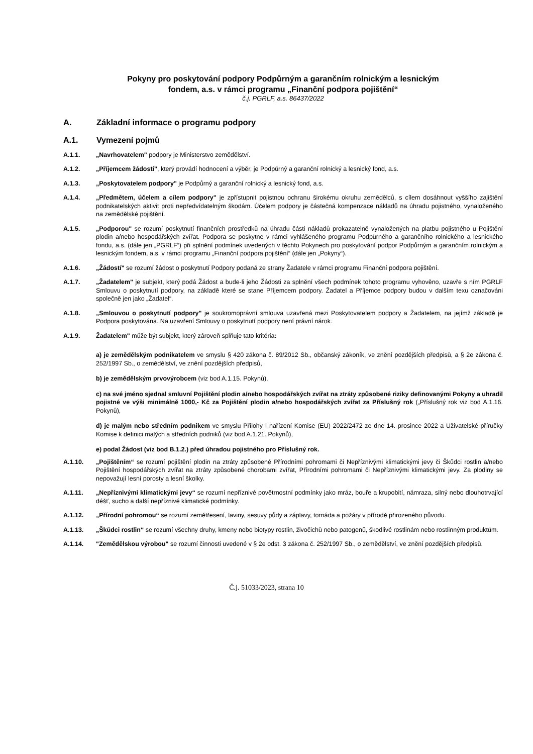Pokyny pro poskytování podpory Podpůrným a garančním rolnickým a lesnickým
fondem, a.s. v rámci programu „Finanční podpora pojištění“
č.j. PGRLF, a.s. 86437/2022
A. Základní informace o programu podpory
A.1. Vymezení pojmů
A.1.1. „Navrhovatelem" podpory je Ministerstvo zemědělství.
A.1.2. „Příjemcem žádostí", který provádí hodnocení a výběr, je Podpůrný a garanční rolnický a lesnický fond, a.s.
A.1.3. „Poskytovatelem podpory" je Podpůrný a garanční rolnický a lesnický fond, a.s.
A.1.4. „Předmětem, účelem a cílem podpory" je zpřístupnit pojistnou ochranu širokému okruhu zemědělců, s cílem dosáhnout vyššího zajištění podnikatelských aktivit proti nepředvídatelným škodám. Účelem podpory je částečná kompenzace nákladů na úhradu pojistného, vynaloženého na zemědělské pojištění.
A.1.5. „Podporou" se rozumí poskytnutí finančních prostředků na úhradu části nákladů prokazatelně vynaložených na platbu pojistného u Pojištění plodin a/nebo hospodářských zvířat. Podpora se poskytne v rámci vyhlášeného programu Podpůrného a garančního rolnického a lesnického fondu, a.s. (dále jen „PGRLF“) při splnění podmínek uvedených v těchto Pokynech pro poskytování podpor Podpůrným a garančním rolnickým a lesnickým fondem, a.s. v rámci programu „Finanční podpora pojištění“ (dále jen „Pokyny“).
A.1.6. „Žádostí" se rozumí žádost o poskytnutí Podpory podaná ze strany Žadatele v rámci programu Finanční podpora pojištění.
A.1.7. „Žadatelem" je subjekt, který podá Žádost a bude-li jeho Žádosti za splnění všech podmínek tohoto programu vyhověno, uzavře s ním PGRLF Smlouvu o poskytnutí podpory, na základě které se stane Příjemcem podpory. Žadatel a Příjemce podpory budou v dalším texu označováni společně jen jako „Žadatel“.
A.1.8. „Smlouvou o poskytnutí podpory" je soukromoprávní smlouva uzavřená mezi Poskytovatelem podpory a Žadatelem, na jejímž základě je Podpora poskytována. Na uzavření Smlouvy o poskytnutí podpory není právní nárok.
A.1.9. Žadatelem" může být subjekt, který zároveň splňuje tato kritéria:
a) je zemědělským podnikatelem ve smyslu § 420 zákona č. 89/2012 Sb., občanský zákoník, ve znění pozdějších předpisů, a § 2e zákona č. 252/1997 Sb., o zemědělství, ve znění pozdějších předpisů,
b) je zemědělským prvovýrobcem (viz bod A.1.15. Pokynů),
c) na své jméno sjednal smluvní Pojištění plodin a/nebo hospodářských zvířat na ztráty způsobené riziky definovanými Pokyny a uhradil pojistné ve výši minimálně 1000,- Kč za Pojištění plodin a/nebo hospodářských zvířat za Příslušný rok („Příslušný rok viz bod A.1.16. Pokynů),
d) je malým nebo středním podnikem ve smyslu Přílohy I nařízení Komise (EU) 2022/2472 ze dne 14. prosince 2022 a Uživatelské příručky Komise k definici malých a středních podniků (viz bod A.1.21. Pokynů),
e) podal Žádost (viz bod B.1.2.) před úhradou pojistného pro Příslušný rok.
A.1.10. „Pojištěním“ se rozumí pojištění plodin na ztráty způsobené Přírodními pohromami či Nepříznivými klimatickými jevy či Škůdci rostlin a/nebo Pojištění hospodářských zvířat na ztráty způsobené chorobami zvířat, Přírodními pohromami či Nepříznivými klimatickými jevy. Za plodiny se nepovažují lesní porosty a lesní školky.
A.1.11. „Nepříznivými klimatickými jevy“ se rozumí nepříznivé povětrnostní podmínky jako mráz, bouře a krupobití, námraza, silný nebo dlouhotrvající déšť, sucho a další nepříznivé klimatické podmínky.
A.1.12. „Přírodní pohromou“ se rozumí zemětřesení, laviny, sesuvy půdy a záplavy, tornáda a požáry v přírodě přirozeného původu.
A.1.13. „Škůdci rostlin“ se rozumí všechny druhy, kmeny nebo biotypy rostlin, živočichů nebo patogenů, škodlivé rostlinám nebo rostlinným produktům.
A.1.14. "Zemědělskou výrobou" se rozumí činnosti uvedené v § 2e odst. 3 zákona č. 252/1997 Sb., o zemědělství, ve znění pozdějších předpisů.
Č.j. 51033/2023, strana 10